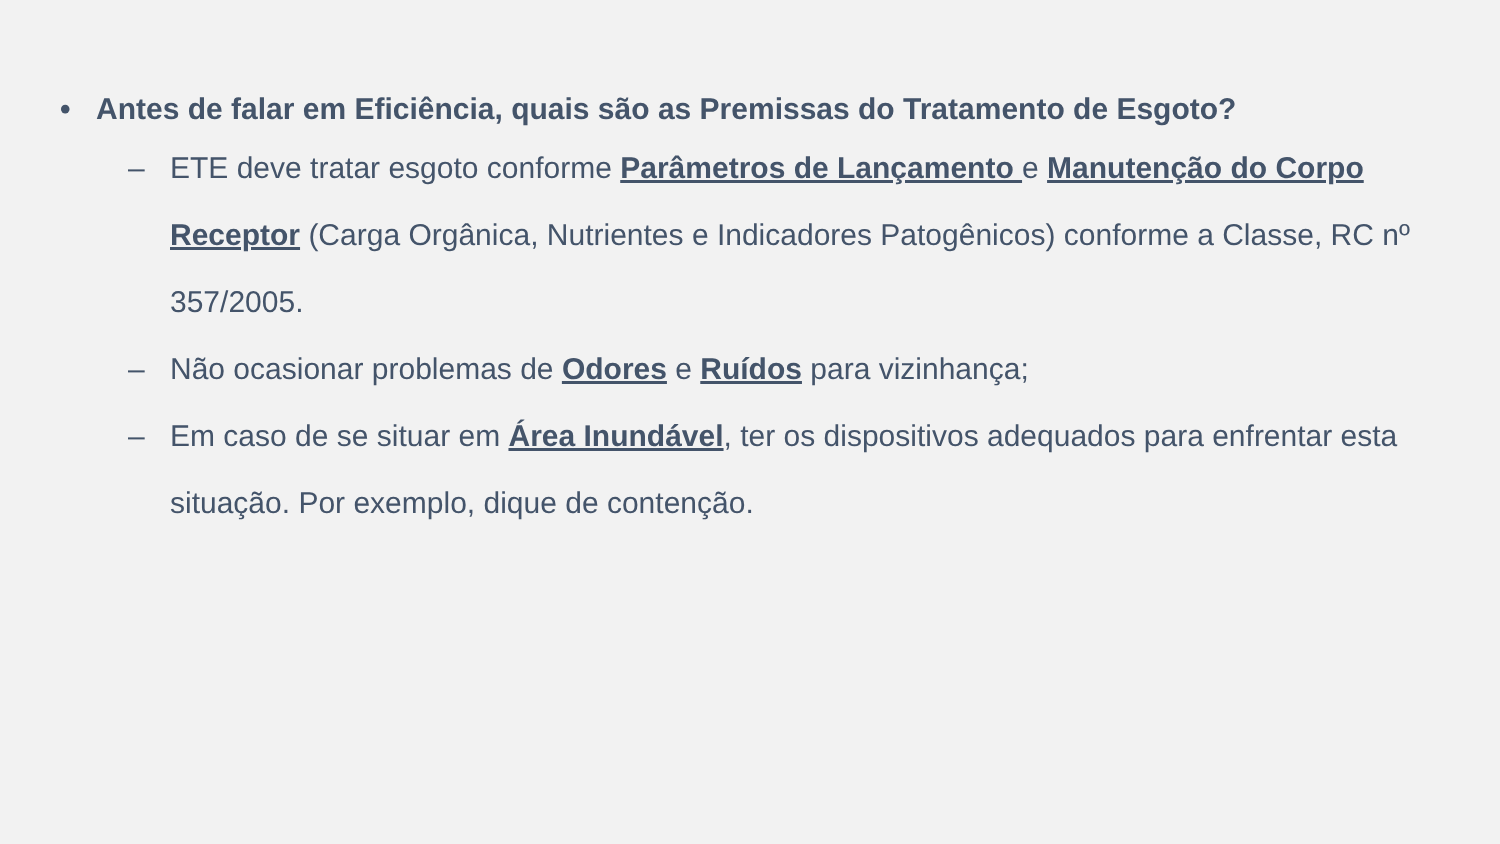• Antes de falar em Eficiência, quais são as Premissas do Tratamento de Esgoto?
– ETE deve tratar esgoto conforme Parâmetros de Lançamento e Manutenção do Corpo Receptor (Carga Orgânica, Nutrientes e Indicadores Patogênicos) conforme a Classe, RC nº 357/2005.
– Não ocasionar problemas de Odores e Ruídos para vizinhança;
– Em caso de se situar em Área Inundável, ter os dispositivos adequados para enfrentar esta situação. Por exemplo, dique de contenção.